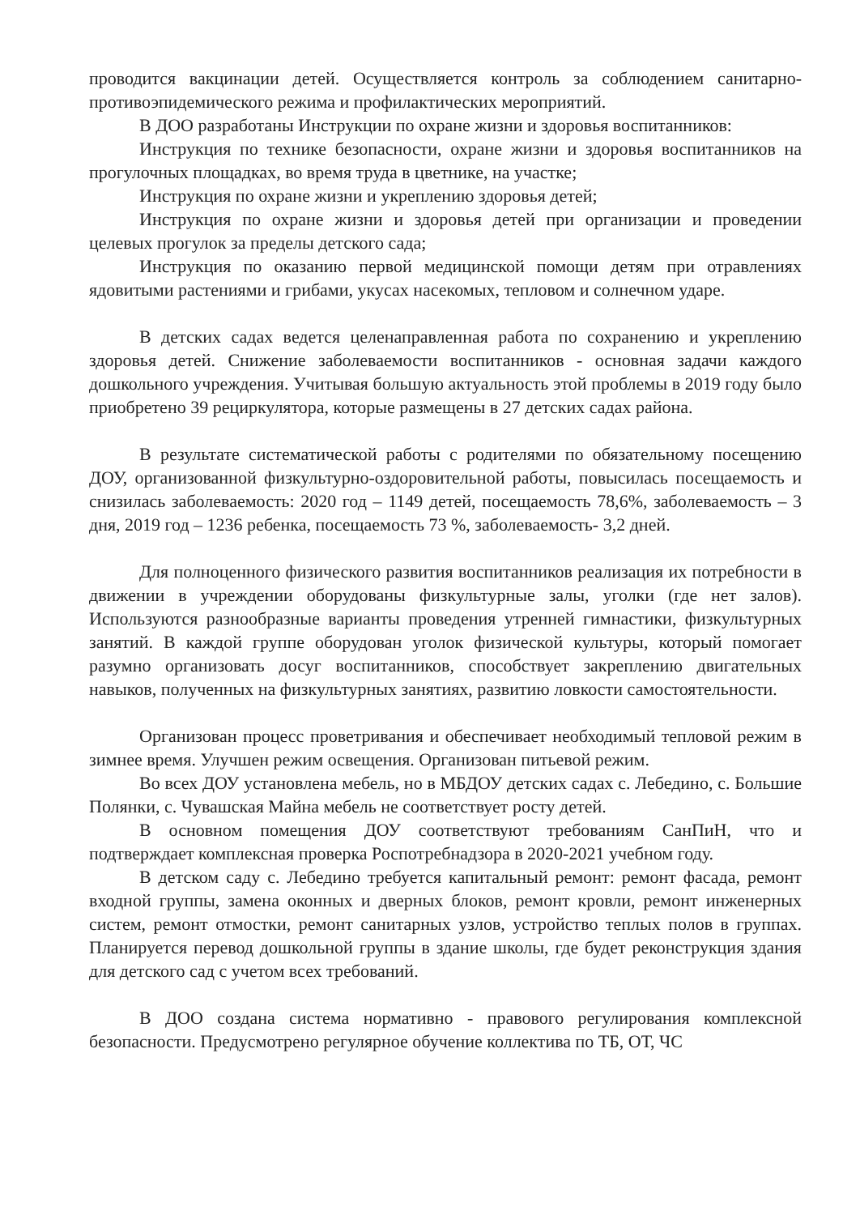проводится вакцинации детей. Осуществляется контроль за соблюдением санитарно-противоэпидемического режима и профилактических мероприятий.
В ДОО разработаны Инструкции по охране жизни и здоровья воспитанников:
Инструкция по технике безопасности, охране жизни и здоровья воспитанников на прогулочных площадках, во время труда в цветнике, на участке;
Инструкция по охране жизни и укреплению здоровья детей;
Инструкция по охране жизни и здоровья детей при организации и проведении целевых прогулок за пределы детского сада;
Инструкция по оказанию первой медицинской помощи детям при отравлениях ядовитыми растениями и грибами, укусах насекомых, тепловом и солнечном ударе.
В детских садах ведется целенаправленная работа по сохранению и укреплению здоровья детей. Снижение заболеваемости воспитанников - основная задачи каждого дошкольного учреждения. Учитывая большую актуальность этой проблемы в 2019 году было приобретено 39 рециркулятора, которые размещены в 27 детских садах района.
В результате систематической работы с родителями по обязательному посещению ДОУ, организованной физкультурно-оздоровительной работы, повысилась посещаемость и снизилась заболеваемость: 2020 год – 1149 детей, посещаемость 78,6%, заболеваемость – 3 дня, 2019 год – 1236 ребенка, посещаемость 73 %, заболеваемость- 3,2 дней.
Для полноценного физического развития воспитанников реализация их потребности в движении в учреждении оборудованы физкультурные залы, уголки (где нет залов). Используются разнообразные варианты проведения утренней гимнастики, физкультурных занятий. В каждой группе оборудован уголок физической культуры, который помогает разумно организовать досуг воспитанников, способствует закреплению двигательных навыков, полученных на физкультурных занятиях, развитию ловкости самостоятельности.
Организован процесс проветривания и обеспечивает необходимый тепловой режим в зимнее время. Улучшен режим освещения. Организован питьевой режим.
Во всех ДОУ установлена мебель, но в МБДОУ детских садах с. Лебедино, с. Большие Полянки, с. Чувашская Майна мебель не соответствует росту детей.
В основном помещения ДОУ соответствуют требованиям СанПиН, что и подтверждает комплексная проверка Роспотребнадзора в 2020-2021 учебном году.
В детском саду с. Лебедино требуется капитальный ремонт: ремонт фасада, ремонт входной группы, замена оконных и дверных блоков, ремонт кровли, ремонт инженерных систем, ремонт отмостки, ремонт санитарных узлов, устройство теплых полов в группах. Планируется перевод дошкольной группы в здание школы, где будет реконструкция здания для детского сад с учетом всех требований.
В ДОО создана система нормативно - правового регулирования комплексной безопасности. Предусмотрено регулярное обучение коллектива по ТБ, ОТ, ЧС